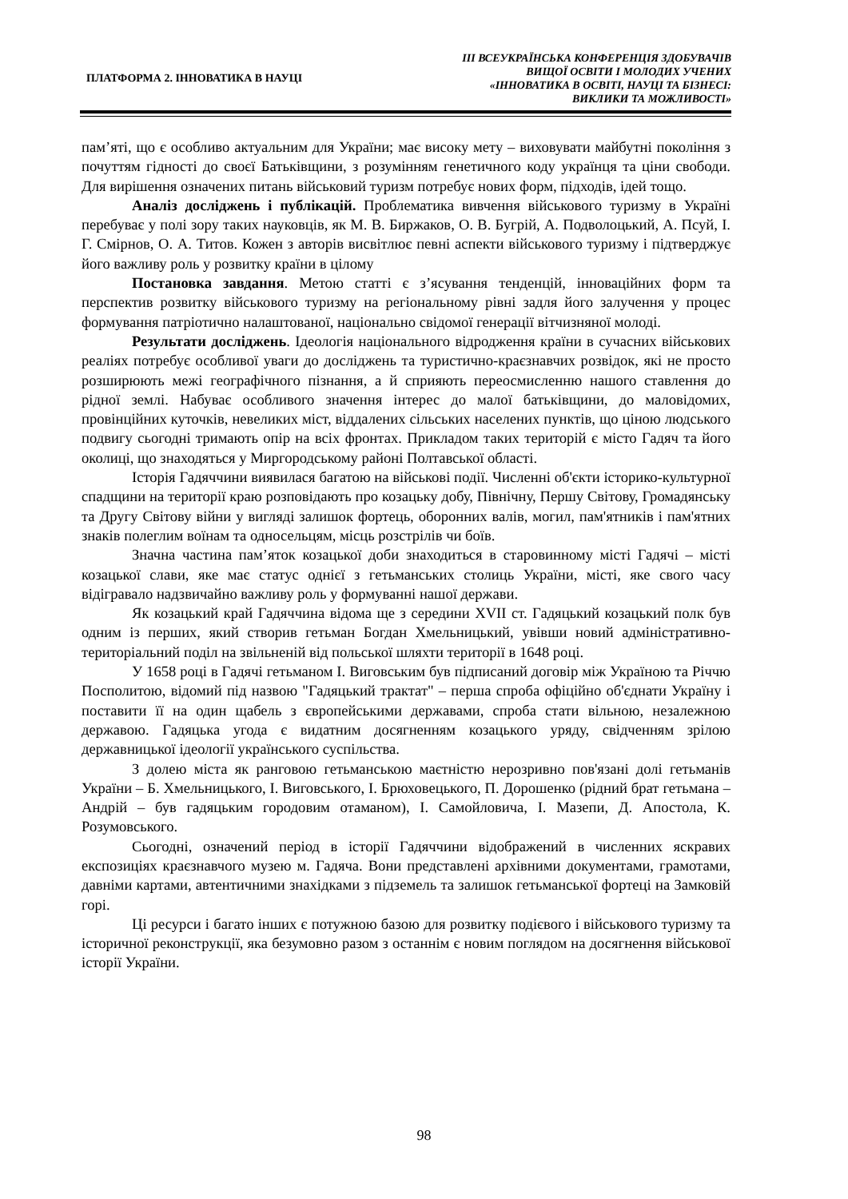ПЛАТФОРМА 2. ІННОВАТИКА В НАУЦІ
ІІІ ВСЕУКРАЇНСЬКА КОНФЕРЕНЦІЯ ЗДОБУВАЧІВ
ВИЩОЇ ОСВІТИ І МОЛОДИХ УЧЕНИХ
«ІННОВАТИКА В ОСВІТІ, НАУЦІ ТА БІЗНЕСІ:
ВИКЛИКИ ТА МОЖЛИВОСТІ»
пам’яті, що є особливо актуальним для України; має високу мету – виховувати майбутні покоління з почуттям гідності до своєї Батьківщини, з розумінням генетичного коду українця та ціни свободи. Для вирішення означених питань військовий туризм потребує нових форм, підходів, ідей тощо.
Аналіз досліджень і публікацій. Проблематика вивчення військового туризму в Україні перебуває у полі зору таких науковців, як М. В. Биржаков, О. В. Бугрій, А. Подволоцький, А. Псуй, І. Г. Смірнов, О. А. Титов. Кожен з авторів висвітлює певні аспекти військового туризму і підтверджує його важливу роль у розвитку країни в цілому
Постановка завдання. Метою статті є з’ясування тенденцій, інноваційних форм та перспектив розвитку військового туризму на регіональному рівні задля його залучення у процес формування патріотично налаштованої, національно свідомої генерації вітчизняної молоді.
Результати досліджень. Ідеологія національного відродження країни в сучасних військових реаліях потребує особливої уваги до досліджень та туристично-краєзнавчих розвідок, які не просто розширюють межі географічного пізнання, а й сприяють переосмисленню нашого ставлення до рідної землі. Набуває особливого значення інтерес до малої батьківщини, до маловідомих, провінційних куточків, невеликих міст, віддалених сільських населених пунктів, що ціною людського подвигу сьогодні тримають опір на всіх фронтах. Прикладом таких територій є місто Гадяч та його околиці, що знаходяться у Миргородському районі Полтавської області.
Історія Гадяччини виявилася багатою на військові події. Численні об'єкти історико-культурної спадщини на території краю розповідають про козацьку добу, Північну, Першу Світову, Громадянську та Другу Світову війни у вигляді залишок фортець, оборонних валів, могил, пам'ятників і пам'ятних знаків полеглим воїнам та односельцям, місць розстрілів чи боїв.
Значна частина пам’яток козацької доби знаходиться в старовинному місті Гадячі – місті козацької слави, яке має статус однієї з гетьманських столиць України, місті, яке свого часу відігравало надзвичайно важливу роль у формуванні нашої держави.
Як козацький край Гадяччина відома ще з середини XVII ст. Гадяцький козацький полк був одним із перших, який створив гетьман Богдан Хмельницький, увівши новий адміністративно-територіальний поділ на звільненій від польської шляхти території в 1648 році.
У 1658 році в Гадячі гетьманом І. Виговським був підписаний договір між Україною та Річчю Посполитою, відомий під назвою "Гадяцький трактат" – перша спроба офіційно об'єднати Україну і поставити її на один щабель з європейськими державами, спроба стати вільною, незалежною державою. Гадяцька угода є видатним досягненням козацького уряду, свідченням зрілою державницької ідеології українського суспільства.
З долею міста як ранговою гетьманською маєтністю нерозривно пов'язані долі гетьманів України – Б. Хмельницького, І. Виговського, І. Брюховецького, П. Дорошенко (рідний брат гетьмана – Андрій – був гадяцьким городовим отаманом), І. Самойловича, І. Мазепи, Д. Апостола, К. Розумовського.
Сьогодні, означений період в історії Гадяччини відображений в численних яскравих експозиціях краєзнавчого музею м. Гадяча. Вони представлені архівними документами, грамотами, давніми картами, автентичними знахідками з підземель та залишок гетьманської фортеці на Замковій горі.
Ці ресурси і багато інших є потужною базою для розвитку подієвого і військового туризму та історичної реконструкції, яка безумовно разом з останнім є новим поглядом на досягнення військової історії України.
98